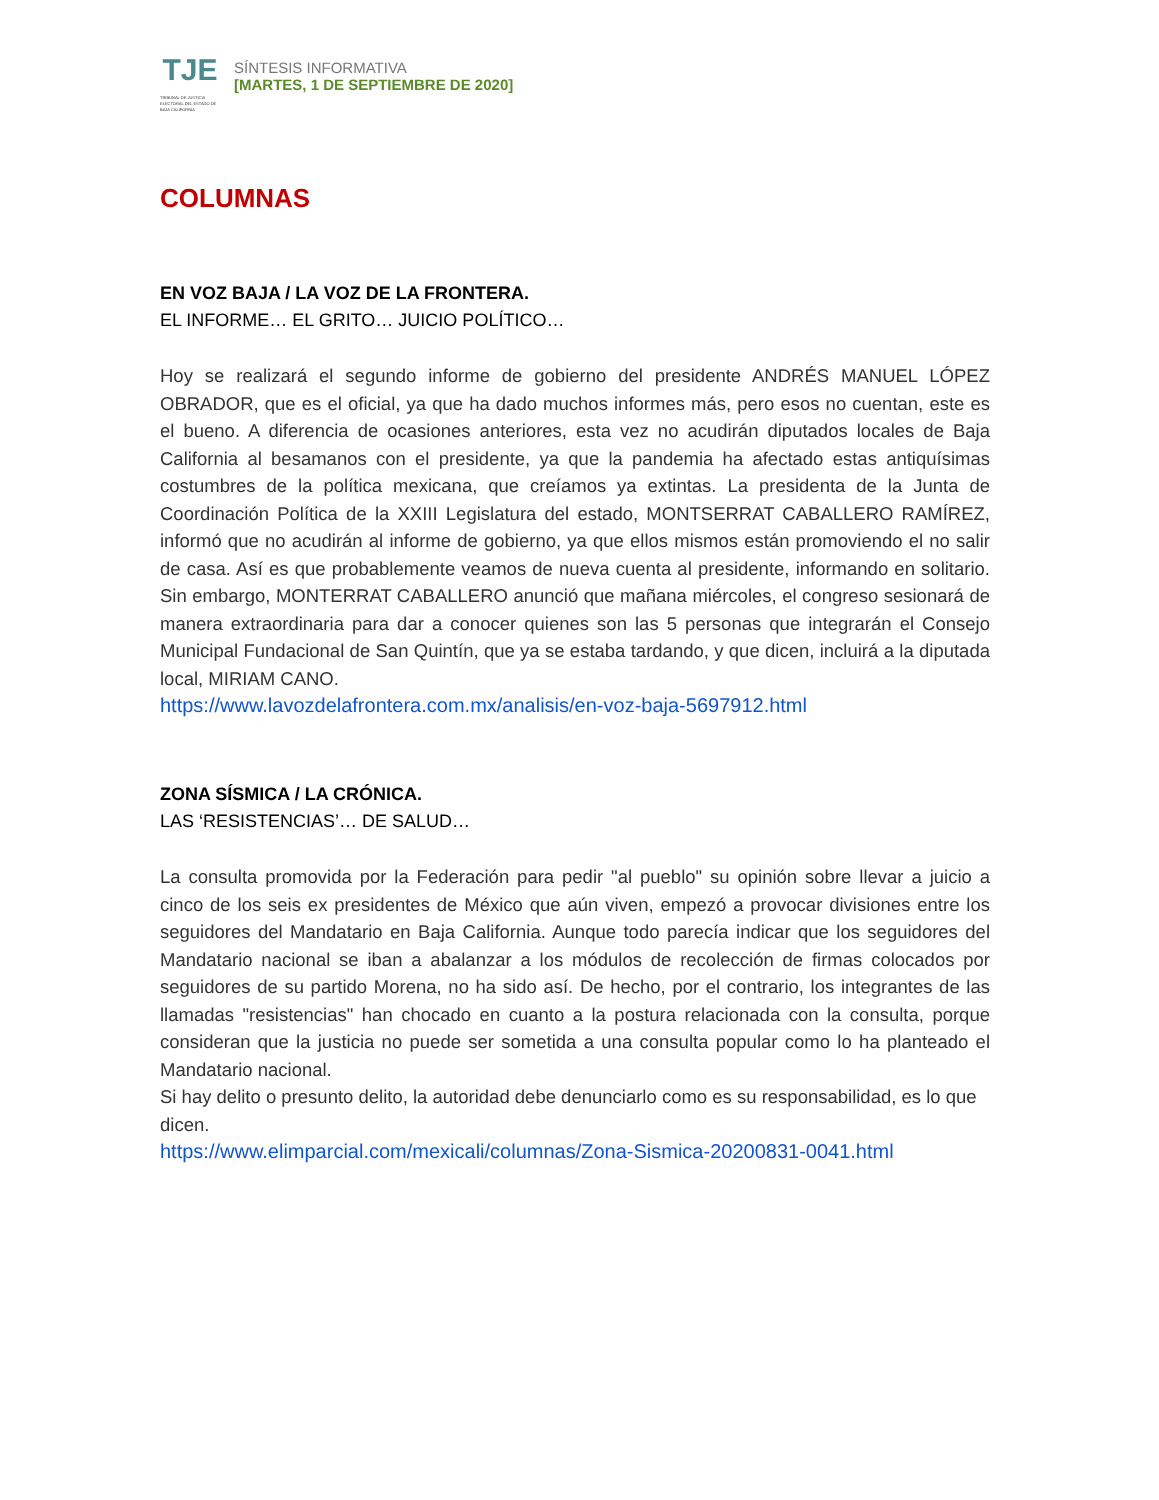TJE
TRIBUNAL DE JUSTICIA ELECTORAL DEL ESTADO DE BAJA CALIFORNIA
SÍNTESIS INFORMATIVA
[MARTES, 1 DE SEPTIEMBRE DE 2020]
COLUMNAS
EN VOZ BAJA / LA VOZ DE LA FRONTERA.
EL INFORME… EL GRITO… JUICIO POLÍTICO…
Hoy se realizará el segundo informe de gobierno del presidente ANDRÉS MANUEL LÓPEZ OBRADOR, que es el oficial, ya que ha dado muchos informes más, pero esos no cuentan, este es el bueno. A diferencia de ocasiones anteriores, esta vez no acudirán diputados locales de Baja California al besamanos con el presidente, ya que la pandemia ha afectado estas antiquísimas costumbres de la política mexicana, que creíamos ya extintas. La presidenta de la Junta de Coordinación Política de la XXIII Legislatura del estado, MONTSERRAT CABALLERO RAMÍREZ, informó que no acudirán al informe de gobierno, ya que ellos mismos están promoviendo el no salir de casa. Así es que probablemente veamos de nueva cuenta al presidente, informando en solitario. Sin embargo, MONTERRAT CABALLERO anunció que mañana miércoles, el congreso sesionará de manera extraordinaria para dar a conocer quienes son las 5 personas que integrarán el Consejo Municipal Fundacional de San Quintín, que ya se estaba tardando, y que dicen, incluirá a la diputada local, MIRIAM CANO.
https://www.lavozdelafrontera.com.mx/analisis/en-voz-baja-5697912.html
ZONA SÍSMICA / LA CRÓNICA.
LAS ‘RESISTENCIAS’… DE SALUD…
La consulta promovida por la Federación para pedir "al pueblo" su opinión sobre llevar a juicio a cinco de los seis ex presidentes de México que aún viven, empezó a provocar divisiones entre los seguidores del Mandatario en Baja California. Aunque todo parecía indicar que los seguidores del Mandatario nacional se iban a abalanzar a los módulos de recolección de firmas colocados por seguidores de su partido Morena, no ha sido así. De hecho, por el contrario, los integrantes de las llamadas "resistencias" han chocado en cuanto a la postura relacionada con la consulta, porque consideran que la justicia no puede ser sometida a una consulta popular como lo ha planteado el Mandatario nacional.
Si hay delito o presunto delito, la autoridad debe denunciarlo como es su responsabilidad, es lo que dicen.
https://www.elimparcial.com/mexicali/columnas/Zona-Sismica-20200831-0041.html